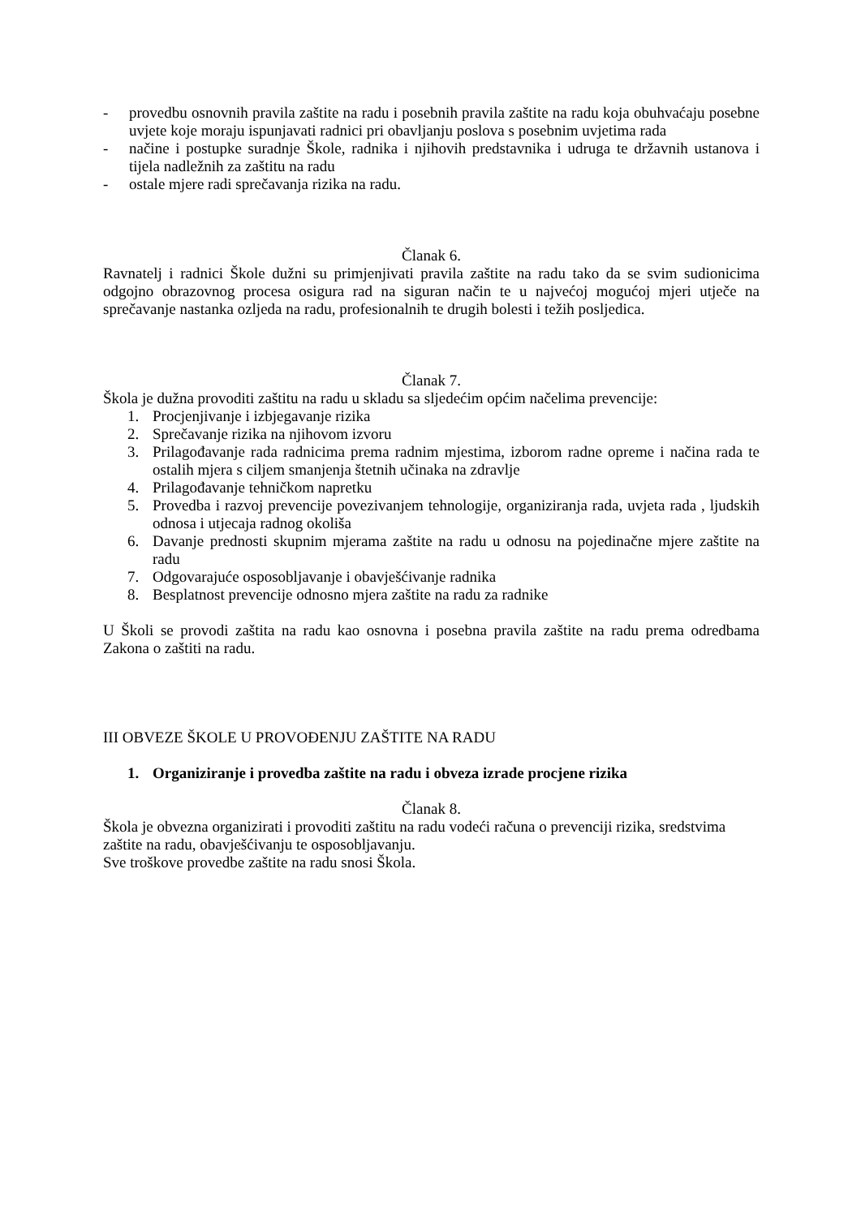- provedbu osnovnih pravila zaštite na radu i posebnih pravila zaštite na radu koja obuhvaćaju posebne uvjete koje moraju ispunjavati radnici pri obavljanju poslova s posebnim uvjetima rada
- načine i postupke suradnje Škole, radnika i njihovih predstavnika i udruga te državnih ustanova i tijela nadležnih za zaštitu na radu
- ostale mjere radi sprečavanja rizika na radu.
Članak 6.
Ravnatelj i radnici Škole dužni su primjenjivati pravila zaštite na radu tako da se svim sudionicima odgojno obrazovnog procesa osigura rad na siguran način te u najvećoj mogućoj mjeri utječe na sprečavanje nastanka ozljeda na radu, profesionalnih te drugih bolesti i težih posljedica.
Članak 7.
Škola je dužna provoditi zaštitu na radu u skladu sa sljedećim općim načelima prevencije:
1. Procjenjivanje i izbjegavanje rizika
2. Sprečavanje rizika na njihovom izvoru
3. Prilagođavanje rada radnicima prema radnim mjestima, izborom radne opreme i načina rada te ostalih mjera s ciljem smanjenja štetnih učinaka na zdravlje
4. Prilagođavanje tehničkom napretku
5. Provedba i razvoj prevencije povezivanjem tehnologije, organiziranja rada, uvjeta rada , ljudskih odnosa i utjecaja radnog okoliša
6. Davanje prednosti skupnim mjerama zaštite na radu u odnosu na pojedinačne mjere zaštite na radu
7. Odgovarajuće osposobljavanje i obavješćivanje radnika
8. Besplatnost prevencije odnosno mjera zaštite na radu za radnike
U Školi se provodi zaštita na radu kao osnovna i posebna pravila zaštite na radu prema odredbama Zakona o zaštiti na radu.
III OBVEZE ŠKOLE U PROVOĐENJU ZAŠTITE NA RADU
1. Organiziranje i provedba zaštite na radu i obveza izrade procjene rizika
Članak 8.
Škola je obvezna organizirati i provoditi zaštitu na radu vodeći računa o prevenciji rizika, sredstvima zaštite na radu, obavješćivanju te osposobljavanju.
Sve troškove provedbe zaštite na radu snosi Škola.